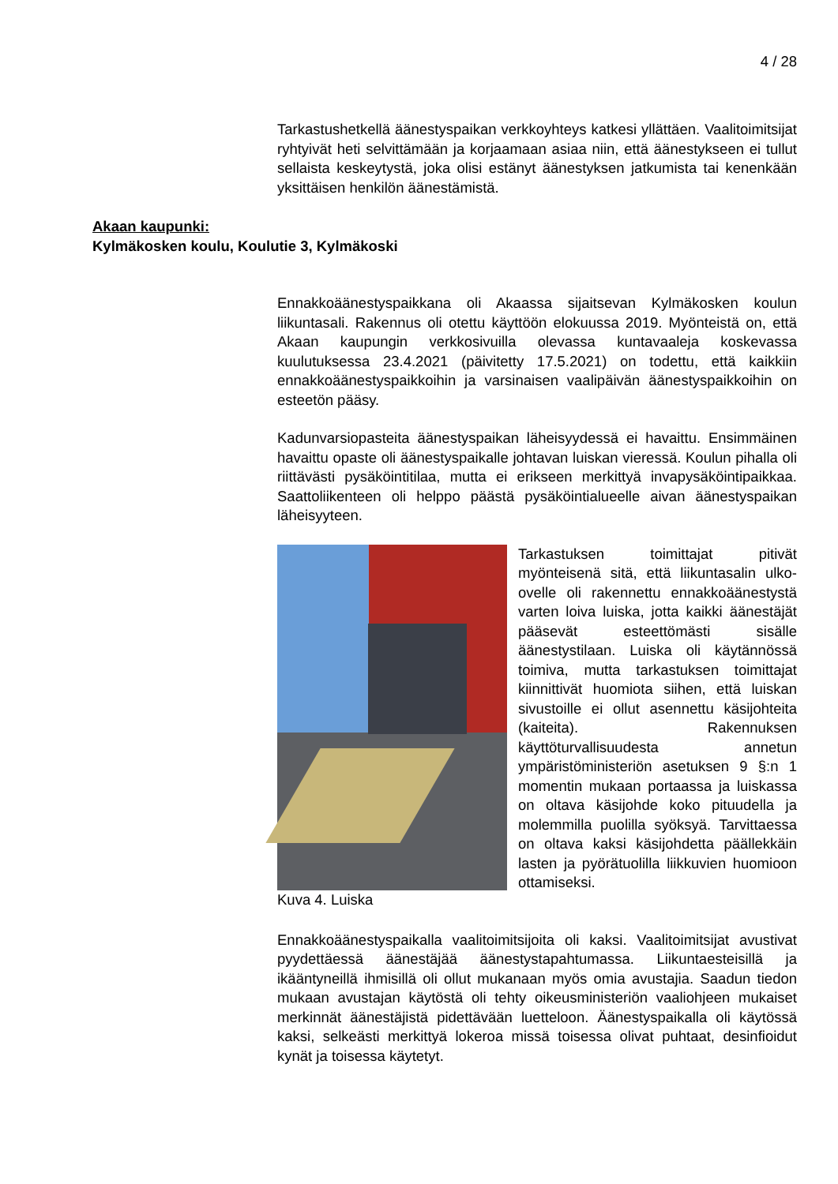4 / 28
Akaan kaupunki:
Kylmäkosken koulu, Koulutie 3, Kylmäkoski
Tarkastushetkellä äänestyspaikan verkkoyhteys katkesi yllättäen. Vaalitoimitsijat ryhtyivät heti selvittämään ja korjaamaan asiaa niin, että äänestykseen ei tullut sellaista keskeytystä, joka olisi estänyt äänestyksen jatkumista tai kenenkään yksittäisen henkilön äänestämistä.
Ennakkoäänestyspaikkana oli Akaassa sijaitsevan Kylmäkosken koulun liikuntasali. Rakennus oli otettu käyttöön elokuussa 2019. Myönteistä on, että Akaan kaupungin verkkosivuilla olevassa kuntavaaleja koskevassa kuulutuksessa 23.4.2021 (päivitetty 17.5.2021) on todettu, että kaikkiin ennakkoäänestyspaikkoihin ja varsinaisen vaalipäivän äänestyspaikkoihin on esteetön pääsy.
Kadunvarsiopasteita äänestyspaikan läheisyydessä ei havaittu. Ensimmäinen havaittu opaste oli äänestyspaikalle johtavan luiskan vieressä. Koulun pihalla oli riittävästi pysäköintitilaa, mutta ei erikseen merkittyä invapysäköintipaikkaa. Saattoliikenteen oli helppo päästä pysäköintialueelle aivan äänestyspaikan läheisyyteen.
Kuva 4. Luiska Tarkastuksen toimittajat pitivät myönteisenä sitä, että liikuntasalin ulko-ovelle oli rakennettu ennakkoäänestystä varten loiva luiska, jotta kaikki äänestäjät pääsevät esteettömästi sisälle äänestystilaan. Luiska oli käytännössä toimiva, mutta tarkastuksen toimittajat kiinnittivät huomiota siihen, että luiskan sivustoille ei ollut asennettu käsijohteita (kaiteita). Rakennuksen käyttöturvallisuudesta annetun ympäristöministeriön asetuksen 9 §:n 1 momentin mukaan portaassa ja luiskassa on oltava käsijohde koko pituudella ja molemmilla puolilla syöksyä. Tarvittaessa on oltava kaksi käsijohdetta päällekkäin lasten ja pyörätuolilla liikkuvien huomioon ottamiseksi.
Ennakkoäänestyspaikalla vaalitoimitsijoita oli kaksi. Vaalitoimitsijat avustivat pyydettäessä äänestäjää äänestystapahtumassa. Liikuntaesteisillä ja ikääntyneillä ihmisillä oli ollut mukanaan myös omia avustajia. Saadun tiedon mukaan avustajan käytöstä oli tehty oikeusministeriön vaaliohjeen mukaiset merkinnät äänestäjistä pidettävään luetteloon. Äänestyspaikalla oli käytössä kaksi, selkeästi merkittyä lokeroa missä toisessa olivat puhtaat, desinfioidut kynät ja toisessa käytetyt.